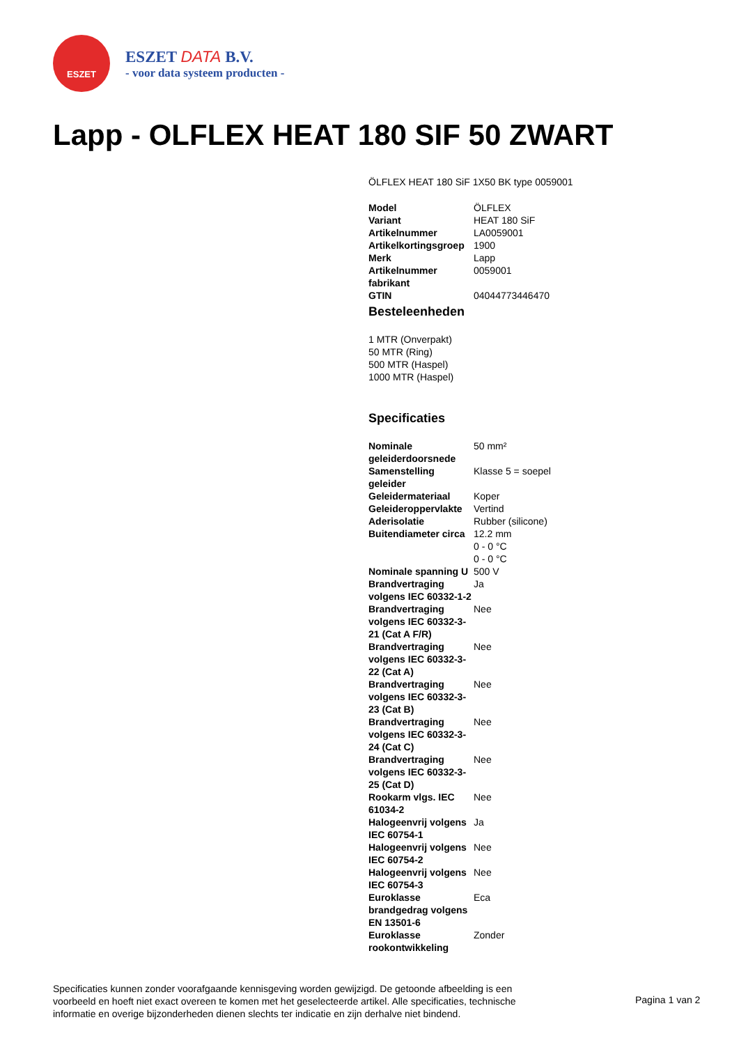ESZET
ESZET DATA B.V.
- voor data systeem producten -
Lapp - OLFLEX HEAT 180 SIF 50 ZWART
ÖLFLEX HEAT 180 SiF 1X50 BK type 0059001
| Model | ÖLFLEX |
| Variant | HEAT 180 SiF |
| Artikelnummer | LA0059001 |
| Artikelkortingsgroep | 1900 |
| Merk | Lapp |
| Artikelnummer fabrikant | 0059001 |
| GTIN | 04044773446470 |
Besteleenheden
1 MTR (Onverpakt)
50 MTR (Ring)
500 MTR (Haspel)
1000 MTR (Haspel)
Specificaties
| Nominale geleiderdoorsnede | 50 mm² |
| Samenstelling geleider | Klasse 5 = soepel |
| Geleidermateriaal | Koper |
| Geleideroppervlakte | Vertind |
| Aderisolatie | Rubber (silicone) |
| Buitendiameter circa | 12.2 mm |
| | 0 - 0 °C |
| | 0 - 0 °C |
| Nominale spanning U | 500 V |
| Brandvertraging volgens IEC 60332-1-2 | Ja |
| Brandvertraging volgens IEC 60332-3-21 (Cat A F/R) | Nee |
| Brandvertraging volgens IEC 60332-3-22 (Cat A) | Nee |
| Brandvertraging volgens IEC 60332-3-23 (Cat B) | Nee |
| Brandvertraging volgens IEC 60332-3-24 (Cat C) | Nee |
| Brandvertraging volgens IEC 60332-3-25 (Cat D) | Nee |
| Rookarm vlgs. IEC 61034-2 | Nee |
| Halogeenvrij volgens IEC 60754-1 | Ja |
| Halogeenvrij volgens IEC 60754-2 | Nee |
| Halogeenvrij volgens IEC 60754-3 | Nee |
| Euroklasse brandgedrag volgens EN 13501-6 | Eca |
| Euroklasse rookontwikkeling | Zonder |
Specificaties kunnen zonder voorafgaande kennisgeving worden gewijzigd. De getoonde afbeelding is een voorbeeld en hoeft niet exact overeen te komen met het geselecteerde artikel. Alle specificaties, technische informatie en overige bijzonderheden dienen slechts ter indicatie en zijn derhalve niet bindend.
Pagina 1 van 2